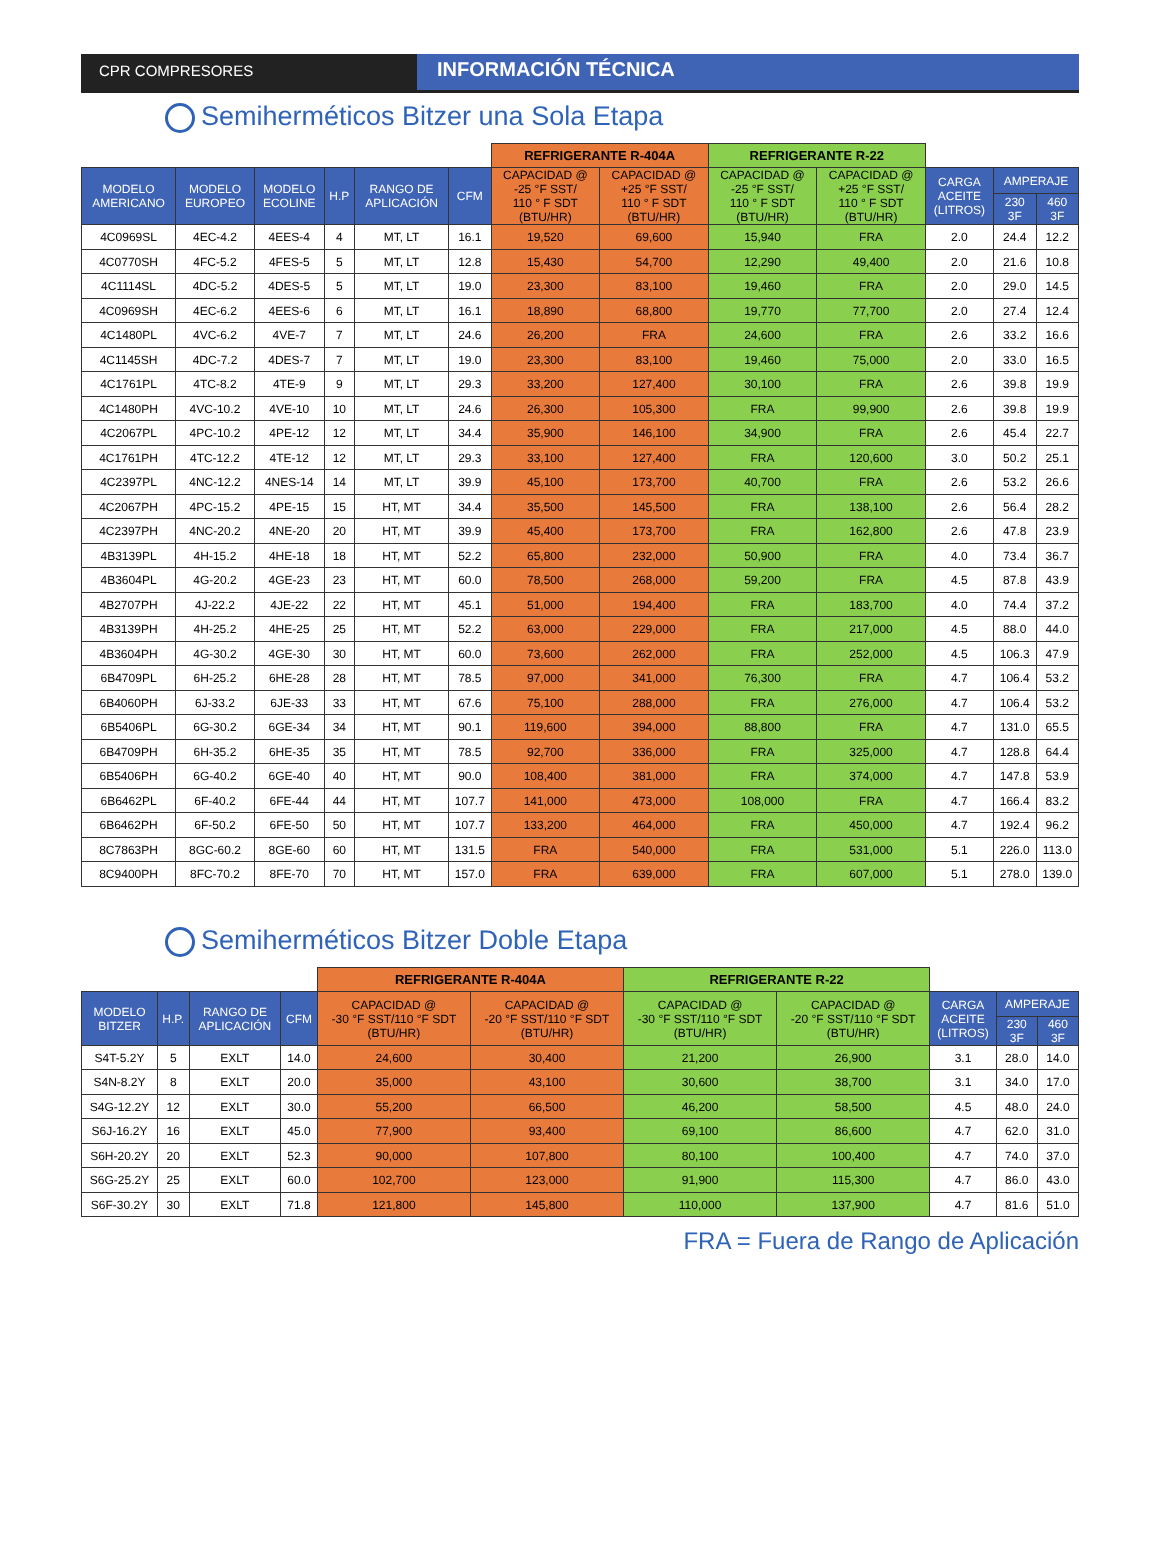CPR COMPRESORES
INFORMACIÓN TÉCNICA
Semiherméticos Bitzer una Sola Etapa
| | | | | | | REFRIGERANTE R-404A | | REFRIGERANTE R-22 | | | | |
| MODELO AMERICANO | MODELO EUROPEO | MODELO ECOLINE | H.P | RANGO DE APLICACIÓN | CFM | CAPACIDAD @ -25 °F SST/ 110 ° F SDT (BTU/HR) | CAPACIDAD @ +25 °F SST/ 110 ° F SDT (BTU/HR) | CAPACIDAD @ -25 °F SST/ 110 ° F SDT (BTU/HR) | CAPACIDAD @ +25 °F SST/ 110 ° F SDT (BTU/HR) | CARGA ACEITE (LITROS) | AMPERAJE | |
| | | | | | | | | | | | 230 3F | 460 3F |
| 4C0969SL | 4EC-4.2 | 4EES-4 | 4 | MT, LT | 16.1 | 19,520 | 69,600 | 15,940 | FRA | 2.0 | 24.4 | 12.2 |
| 4C0770SH | 4FC-5.2 | 4FES-5 | 5 | MT, LT | 12.8 | 15,430 | 54,700 | 12,290 | 49,400 | 2.0 | 21.6 | 10.8 |
| 4C1114SL | 4DC-5.2 | 4DES-5 | 5 | MT, LT | 19.0 | 23,300 | 83,100 | 19,460 | FRA | 2.0 | 29.0 | 14.5 |
| 4C0969SH | 4EC-6.2 | 4EES-6 | 6 | MT, LT | 16.1 | 18,890 | 68,800 | 19,770 | 77,700 | 2.0 | 27.4 | 12.4 |
| 4C1480PL | 4VC-6.2 | 4VE-7 | 7 | MT, LT | 24.6 | 26,200 | FRA | 24,600 | FRA | 2.6 | 33.2 | 16.6 |
| 4C1145SH | 4DC-7.2 | 4DES-7 | 7 | MT, LT | 19.0 | 23,300 | 83,100 | 19,460 | 75,000 | 2.0 | 33.0 | 16.5 |
| 4C1761PL | 4TC-8.2 | 4TE-9 | 9 | MT, LT | 29.3 | 33,200 | 127,400 | 30,100 | FRA | 2.6 | 39.8 | 19.9 |
| 4C1480PH | 4VC-10.2 | 4VE-10 | 10 | MT, LT | 24.6 | 26,300 | 105,300 | FRA | 99,900 | 2.6 | 39.8 | 19.9 |
| 4C2067PL | 4PC-10.2 | 4PE-12 | 12 | MT, LT | 34.4 | 35,900 | 146,100 | 34,900 | FRA | 2.6 | 45.4 | 22.7 |
| 4C1761PH | 4TC-12.2 | 4TE-12 | 12 | MT, LT | 29.3 | 33,100 | 127,400 | FRA | 120,600 | 3.0 | 50.2 | 25.1 |
| 4C2397PL | 4NC-12.2 | 4NES-14 | 14 | MT, LT | 39.9 | 45,100 | 173,700 | 40,700 | FRA | 2.6 | 53.2 | 26.6 |
| 4C2067PH | 4PC-15.2 | 4PE-15 | 15 | HT, MT | 34.4 | 35,500 | 145,500 | FRA | 138,100 | 2.6 | 56.4 | 28.2 |
| 4C2397PH | 4NC-20.2 | 4NE-20 | 20 | HT, MT | 39.9 | 45,400 | 173,700 | FRA | 162,800 | 2.6 | 47.8 | 23.9 |
| 4B3139PL | 4H-15.2 | 4HE-18 | 18 | HT, MT | 52.2 | 65,800 | 232,000 | 50,900 | FRA | 4.0 | 73.4 | 36.7 |
| 4B3604PL | 4G-20.2 | 4GE-23 | 23 | HT, MT | 60.0 | 78,500 | 268,000 | 59,200 | FRA | 4.5 | 87.8 | 43.9 |
| 4B2707PH | 4J-22.2 | 4JE-22 | 22 | HT, MT | 45.1 | 51,000 | 194,400 | FRA | 183,700 | 4.0 | 74.4 | 37.2 |
| 4B3139PH | 4H-25.2 | 4HE-25 | 25 | HT, MT | 52.2 | 63,000 | 229,000 | FRA | 217,000 | 4.5 | 88.0 | 44.0 |
| 4B3604PH | 4G-30.2 | 4GE-30 | 30 | HT, MT | 60.0 | 73,600 | 262,000 | FRA | 252,000 | 4.5 | 106.3 | 47.9 |
| 6B4709PL | 6H-25.2 | 6HE-28 | 28 | HT, MT | 78.5 | 97,000 | 341,000 | 76,300 | FRA | 4.7 | 106.4 | 53.2 |
| 6B4060PH | 6J-33.2 | 6JE-33 | 33 | HT, MT | 67.6 | 75,100 | 288,000 | FRA | 276,000 | 4.7 | 106.4 | 53.2 |
| 6B5406PL | 6G-30.2 | 6GE-34 | 34 | HT, MT | 90.1 | 119,600 | 394,000 | 88,800 | FRA | 4.7 | 131.0 | 65.5 |
| 6B4709PH | 6H-35.2 | 6HE-35 | 35 | HT, MT | 78.5 | 92,700 | 336,000 | FRA | 325,000 | 4.7 | 128.8 | 64.4 |
| 6B5406PH | 6G-40.2 | 6GE-40 | 40 | HT, MT | 90.0 | 108,400 | 381,000 | FRA | 374,000 | 4.7 | 147.8 | 53.9 |
| 6B6462PL | 6F-40.2 | 6FE-44 | 44 | HT, MT | 107.7 | 141,000 | 473,000 | 108,000 | FRA | 4.7 | 166.4 | 83.2 |
| 6B6462PH | 6F-50.2 | 6FE-50 | 50 | HT, MT | 107.7 | 133,200 | 464,000 | FRA | 450,000 | 4.7 | 192.4 | 96.2 |
| 8C7863PH | 8GC-60.2 | 8GE-60 | 60 | HT, MT | 131.5 | FRA | 540,000 | FRA | 531,000 | 5.1 | 226.0 | 113.0 |
| 8C9400PH | 8FC-70.2 | 8FE-70 | 70 | HT, MT | 157.0 | FRA | 639,000 | FRA | 607,000 | 5.1 | 278.0 | 139.0 |
Semiherméticos Bitzer Doble Etapa
| | | | | REFRIGERANTE R-404A | | REFRIGERANTE R-22 | | | | |
| MODELO BITZER | H.P. | RANGO DE APLICACIÓN | CFM | CAPACIDAD @ -30 °F SST/110 °F SDT (BTU/HR) | CAPACIDAD @ -20 °F SST/110 °F SDT (BTU/HR) | CAPACIDAD @ -30 °F SST/110 °F SDT (BTU/HR) | CAPACIDAD @ -20 °F SST/110 °F SDT (BTU/HR) | CARGA ACEITE (LITROS) | AMPERAJE | |
| | | | | | | | | | 230 3F | 460 3F |
| S4T-5.2Y | 5 | EXLT | 14.0 | 24,600 | 30,400 | 21,200 | 26,900 | 3.1 | 28.0 | 14.0 |
| S4N-8.2Y | 8 | EXLT | 20.0 | 35,000 | 43,100 | 30,600 | 38,700 | 3.1 | 34.0 | 17.0 |
| S4G-12.2Y | 12 | EXLT | 30.0 | 55,200 | 66,500 | 46,200 | 58,500 | 4.5 | 48.0 | 24.0 |
| S6J-16.2Y | 16 | EXLT | 45.0 | 77,900 | 93,400 | 69,100 | 86,600 | 4.7 | 62.0 | 31.0 |
| S6H-20.2Y | 20 | EXLT | 52.3 | 90,000 | 107,800 | 80,100 | 100,400 | 4.7 | 74.0 | 37.0 |
| S6G-25.2Y | 25 | EXLT | 60.0 | 102,700 | 123,000 | 91,900 | 115,300 | 4.7 | 86.0 | 43.0 |
| S6F-30.2Y | 30 | EXLT | 71.8 | 121,800 | 145,800 | 110,000 | 137,900 | 4.7 | 81.6 | 51.0 |
FRA = Fuera de Rango de Aplicación